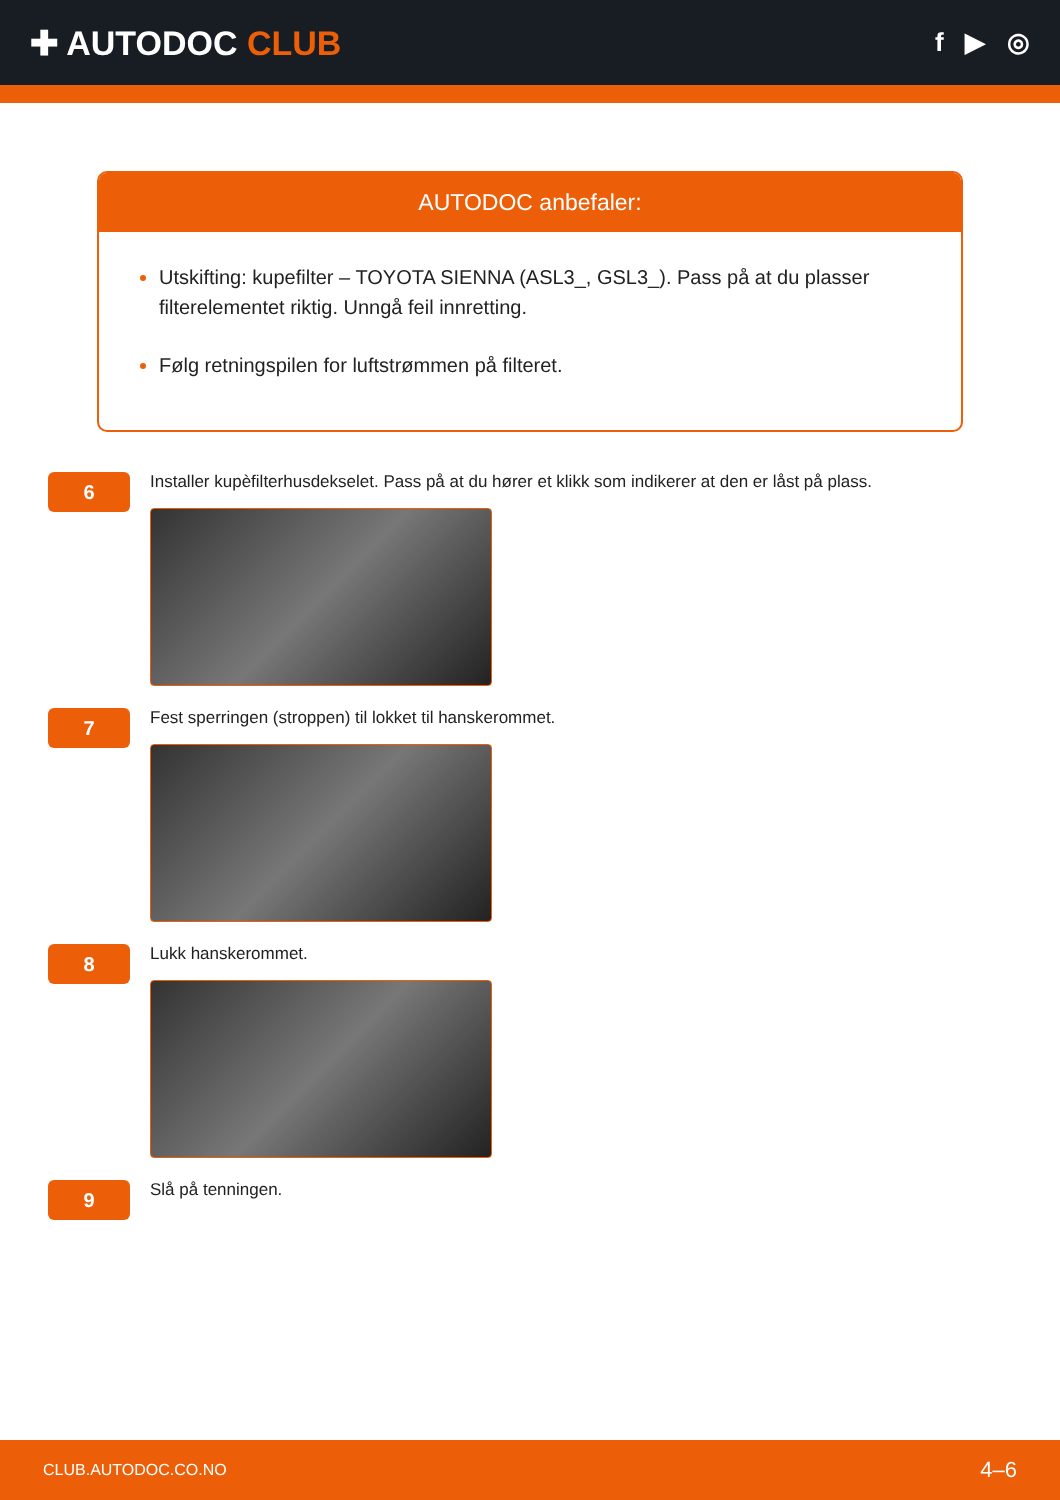✚ AUTODOC CLUB
f ▶ ◎
AUTODOC anbefaler:
Utskifting: kupefilter – TOYOTA SIENNA (ASL3_, GSL3_). Pass på at du plasser filterelementet riktig. Unngå feil innretting.
Følg retningspilen for luftstrømmen på filteret.
6
Installer kupèfilterhusdekselet. Pass på at du hører et klikk som indikerer at den er låst på plass.
7
Fest sperringen (stroppen) til lokket til hanskerommet.
8
Lukk hanskerommet.
9
Slå på tenningen.
CLUB.AUTODOC.CO.NO 4–6